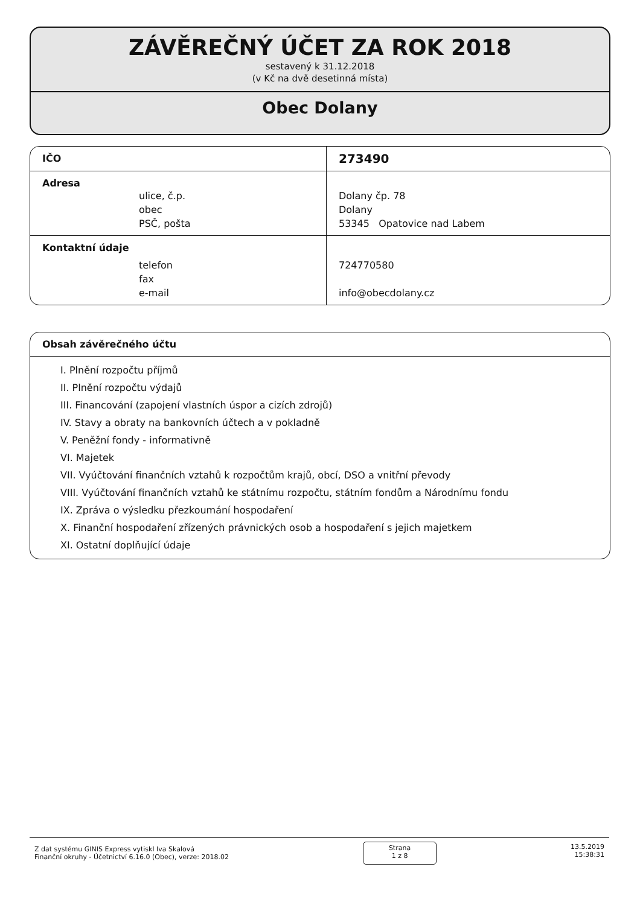ZÁVĚREČNÝ ÚČET ZA ROK 2018
sestavený k 31.12.2018
(v Kč na dvě desetinná místa)
Obec Dolany
| IČO | 273490 |
| Adresa | |
| ulice, č.p. | Dolany čp. 78 |
| obec | Dolany |
| PSČ, pošta | 53345 Opatovice nad Labem |
| Kontaktní údaje | |
| telefon | 724770580 |
| fax | |
| e-mail | info@obecdolany.cz |
Obsah závěrečného účtu
I. Plnění rozpočtu příjmů
II. Plnění rozpočtu výdajů
III. Financování (zapojení vlastních úspor a cizích zdrojů)
IV. Stavy a obraty na bankovních účtech a v pokladně
V. Peněžní fondy - informativně
VI. Majetek
VII. Vyúčtování finančních vztahů k rozpočtům krajů, obcí, DSO a vnitřní převody
VIII. Vyúčtování finančních vztahů ke státnímu rozpočtu, státním fondům a Národnímu fondu
IX. Zpráva o výsledku přezkoumání hospodaření
X. Finanční hospodaření zřízených právnických osob a hospodaření s jejich majetkem
XI. Ostatní doplňující údaje
Z dat systému GINIS Express vytiskl Iva Skalová
Finanční okruhy - Účetnictví 6.16.0 (Obec), verze: 2018.02
Strana
1 z 8
13.5.2019
15:38:31